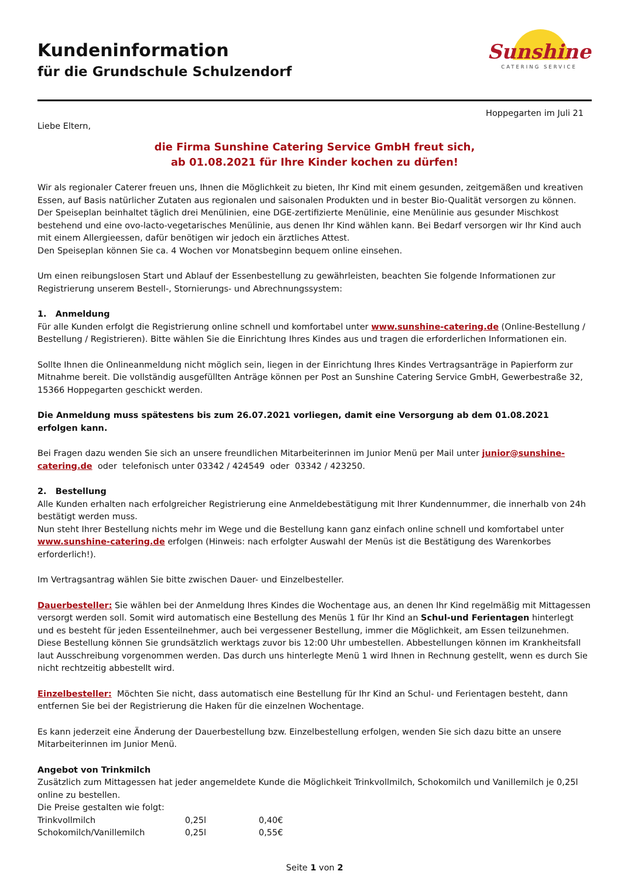Kundeninformation
für die Grundschule Schulzendorf
Sunshine
CATERING SERVICE
Hoppegarten im Juli 21
Liebe Eltern,
die Firma Sunshine Catering Service GmbH freut sich,
ab 01.08.2021 für Ihre Kinder kochen zu dürfen!
Wir als regionaler Caterer freuen uns, Ihnen die Möglichkeit zu bieten, Ihr Kind mit einem gesunden, zeitgemäßen und kreativen Essen, auf Basis natürlicher Zutaten aus regionalen und saisonalen Produkten und in bester Bio-Qualität versorgen zu können. Der Speiseplan beinhaltet täglich drei Menülinien, eine DGE-zertifizierte Menülinie, eine Menülinie aus gesunder Mischkost bestehend und eine ovo-lacto-vegetarisches Menülinie, aus denen Ihr Kind wählen kann. Bei Bedarf versorgen wir Ihr Kind auch mit einem Allergieessen, dafür benötigen wir jedoch ein ärztliches Attest.
Den Speiseplan können Sie ca. 4 Wochen vor Monatsbeginn bequem online einsehen.
Um einen reibungslosen Start und Ablauf der Essenbestellung zu gewährleisten, beachten Sie folgende Informationen zur Registrierung unserem Bestell-, Stornierungs- und Abrechnungssystem:
1. Anmeldung
Für alle Kunden erfolgt die Registrierung online schnell und komfortabel unter www.sunshine-catering.de (Online-Bestellung / Bestellung / Registrieren). Bitte wählen Sie die Einrichtung Ihres Kindes aus und tragen die erforderlichen Informationen ein.
Sollte Ihnen die Onlineanmeldung nicht möglich sein, liegen in der Einrichtung Ihres Kindes Vertragsanträge in Papierform zur Mitnahme bereit. Die vollständig ausgefüllten Anträge können per Post an Sunshine Catering Service GmbH, Gewerbestraße 32, 15366 Hoppegarten geschickt werden.
Die Anmeldung muss spätestens bis zum 26.07.2021 vorliegen, damit eine Versorgung ab dem 01.08.2021 erfolgen kann.
Bei Fragen dazu wenden Sie sich an unsere freundlichen Mitarbeiterinnen im Junior Menü per Mail unter junior@sunshine-catering.de oder telefonisch unter 03342 / 424549 oder 03342 / 423250.
2. Bestellung
Alle Kunden erhalten nach erfolgreicher Registrierung eine Anmeldebestätigung mit Ihrer Kundennummer, die innerhalb von 24h bestätigt werden muss.
Nun steht Ihrer Bestellung nichts mehr im Wege und die Bestellung kann ganz einfach online schnell und komfortabel unter www.sunshine-catering.de erfolgen (Hinweis: nach erfolgter Auswahl der Menüs ist die Bestätigung des Warenkorbes erforderlich!).
Im Vertragsantrag wählen Sie bitte zwischen Dauer- und Einzelbesteller.
Dauerbesteller: Sie wählen bei der Anmeldung Ihres Kindes die Wochentage aus, an denen Ihr Kind regelmäßig mit Mittagessen versorgt werden soll. Somit wird automatisch eine Bestellung des Menüs 1 für Ihr Kind an Schul-und Ferientagen hinterlegt und es besteht für jeden Essenteilnehmer, auch bei vergessener Bestellung, immer die Möglichkeit, am Essen teilzunehmen. Diese Bestellung können Sie grundsätzlich werktags zuvor bis 12:00 Uhr umbestellen. Abbestellungen können im Krankheitsfall laut Ausschreibung vorgenommen werden. Das durch uns hinterlegte Menü 1 wird Ihnen in Rechnung gestellt, wenn es durch Sie nicht rechtzeitig abbestellt wird.
Einzelbesteller: Möchten Sie nicht, dass automatisch eine Bestellung für Ihr Kind an Schul- und Ferientagen besteht, dann entfernen Sie bei der Registrierung die Haken für die einzelnen Wochentage.
Es kann jederzeit eine Änderung der Dauerbestellung bzw. Einzelbestellung erfolgen, wenden Sie sich dazu bitte an unsere Mitarbeiterinnen im Junior Menü.
Angebot von Trinkmilch
Zusätzlich zum Mittagessen hat jeder angemeldete Kunde die Möglichkeit Trinkvollmilch, Schokomilch und Vanillemilch je 0,25l online zu bestellen.
Die Preise gestalten wie folgt:
| Trinkvollmilch | 0,25l | 0,40€ |
| Schokomilch/Vanillemilch | 0,25l | 0,55€ |
Seite 1 von 2